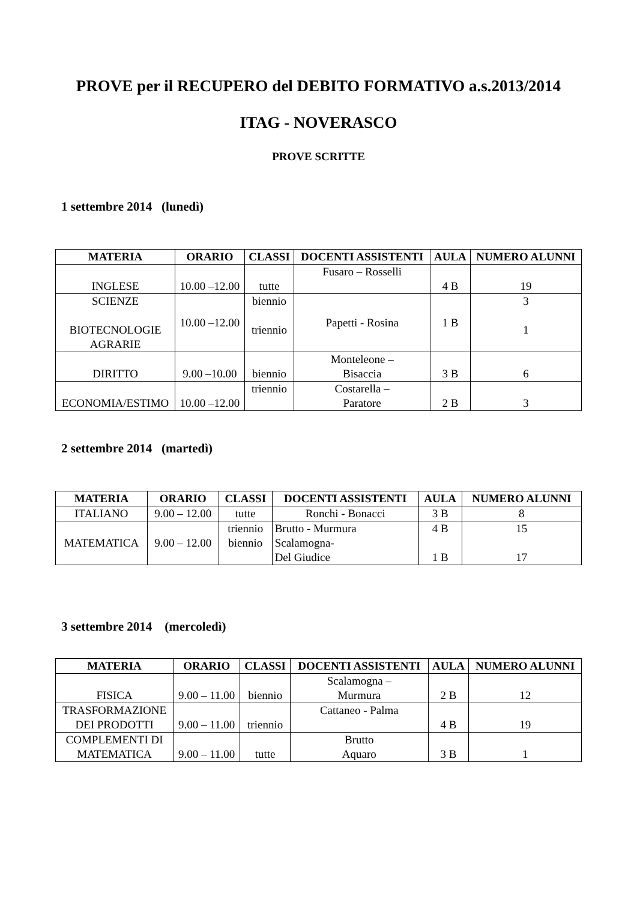PROVE per il RECUPERO del DEBITO FORMATIVO a.s.2013/2014
ITAG - NOVERASCO
PROVE SCRITTE
1 settembre 2014 (lunedì)
| MATERIA | ORARIO | CLASSI | DOCENTI ASSISTENTI | AULA | NUMERO ALUNNI |
| --- | --- | --- | --- | --- | --- |
| INGLESE | 10.00 –12.00 | tutte | Fusaro – Rosselli | 4 B | 19 |
| SCIENZE BIOTECNOLOGIE AGRARIE | 10.00 –12.00 | biennio triennio | Papetti - Rosina | 1 B | 3 1 |
| DIRITTO | 9.00 –10.00 | biennio | Monteleone – Bisaccia | 3 B | 6 |
| ECONOMIA/ESTIMO | 10.00 –12.00 | triennio | Costarella – Paratore | 2 B | 3 |
2 settembre 2014 (martedì)
| MATERIA | ORARIO | CLASSI | DOCENTI ASSISTENTI | AULA | NUMERO ALUNNI |
| --- | --- | --- | --- | --- | --- |
| ITALIANO | 9.00 – 12.00 | tutte | Ronchi - Bonacci | 3 B | 8 |
| MATEMATICA | 9.00 – 12.00 | triennio biennio | Brutto - Murmura Scalamogna- Del Giudice | 4 B 1 B | 15 17 |
3 settembre 2014 (mercoledì)
| MATERIA | ORARIO | CLASSI | DOCENTI ASSISTENTI | AULA | NUMERO ALUNNI |
| --- | --- | --- | --- | --- | --- |
| FISICA | 9.00 – 11.00 | biennio | Scalamogna – Murmura | 2 B | 12 |
| TRASFORMAZIONE DEI PRODOTTI | 9.00 – 11.00 | triennio | Cattaneo - Palma | 4 B | 19 |
| COMPLEMENTI DI MATEMATICA | 9.00 – 11.00 | tutte | Brutto Aquaro | 3 B | 1 |